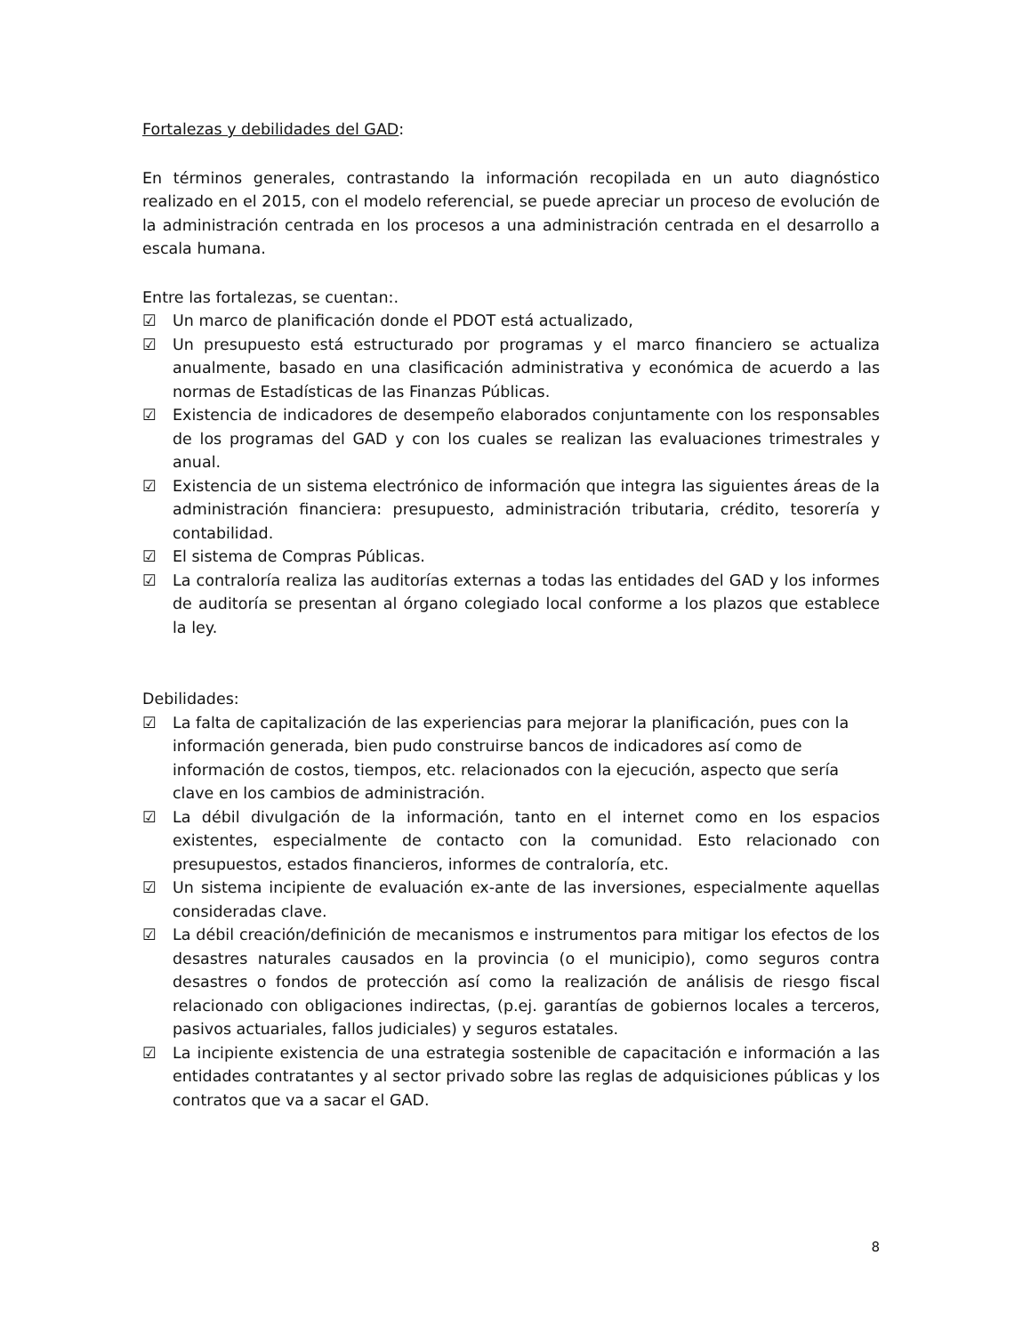Fortalezas y debilidades del GAD:
En términos generales, contrastando la información recopilada en un auto diagnóstico realizado en el 2015, con el modelo referencial, se puede apreciar un proceso de evolución de la administración centrada en los procesos a una administración centrada en el desarrollo a escala humana.
Entre las fortalezas, se cuentan:.
☑ Un marco de planificación donde el PDOT está actualizado,
☑ Un presupuesto está estructurado por programas y el marco financiero se actualiza anualmente, basado en una clasificación administrativa y económica de acuerdo a las normas de Estadísticas de las Finanzas Públicas.
☑ Existencia de indicadores de desempeño elaborados conjuntamente con los responsables de los programas del GAD y con los cuales se realizan las evaluaciones trimestrales y anual.
☑ Existencia de un sistema electrónico de información que integra las siguientes áreas de la administración financiera: presupuesto, administración tributaria, crédito, tesorería y contabilidad.
☑ El sistema de Compras Públicas.
☑ La contraloría realiza las auditorías externas a todas las entidades del GAD y los informes de auditoría se presentan al órgano colegiado local conforme a los plazos que establece la ley.
Debilidades:
☑ La falta de capitalización de las experiencias para mejorar la planificación, pues con la información generada, bien pudo construirse bancos de indicadores así como de información de costos, tiempos, etc. relacionados con la ejecución, aspecto que sería clave en los cambios de administración.
☑ La débil divulgación de la información, tanto en el internet como en los espacios existentes, especialmente de contacto con la comunidad. Esto relacionado con presupuestos, estados financieros, informes de contraloría, etc.
☑ Un sistema incipiente de evaluación ex-ante de las inversiones, especialmente aquellas consideradas clave.
☑ La débil creación/definición de mecanismos e instrumentos para mitigar los efectos de los desastres naturales causados en la provincia (o el municipio), como seguros contra desastres o fondos de protección así como la realización de análisis de riesgo fiscal relacionado con obligaciones indirectas, (p.ej. garantías de gobiernos locales a terceros, pasivos actuariales, fallos judiciales) y seguros estatales.
☑ La incipiente existencia de una estrategia sostenible de capacitación e información a las entidades contratantes y al sector privado sobre las reglas de adquisiciones públicas y los contratos que va a sacar el GAD.
8